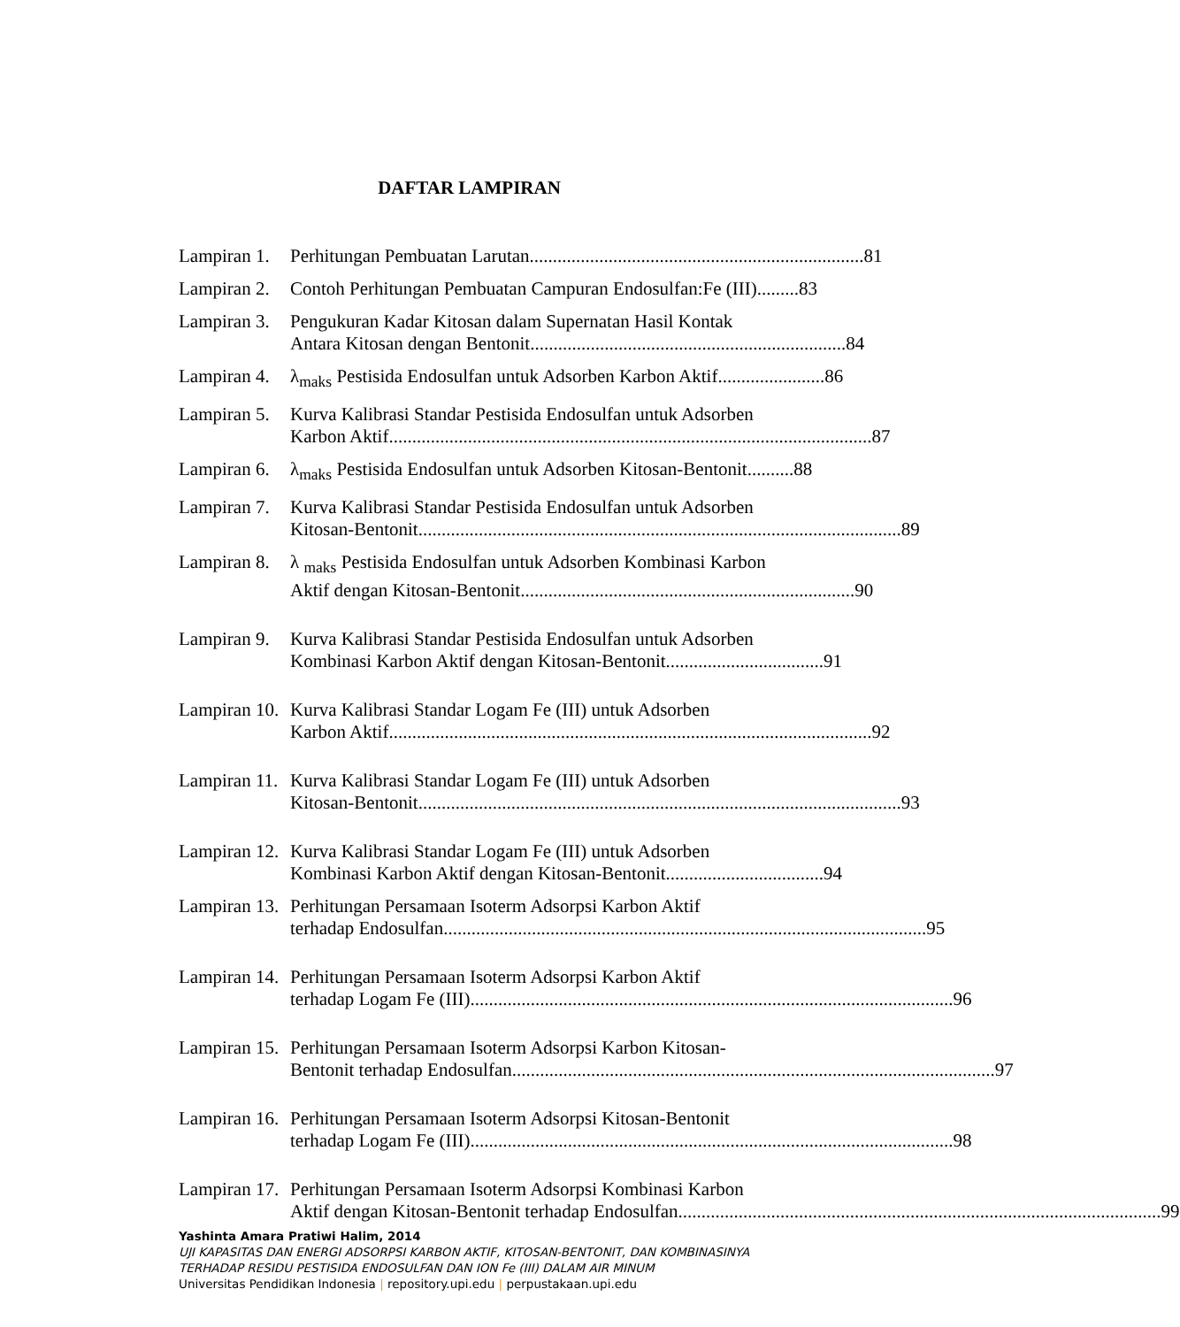DAFTAR LAMPIRAN
Lampiran 1.
Perhitungan Pembuatan Larutan........................................................................ 81
Lampiran 2.
Contoh Perhitungan Pembuatan Campuran Endosulfan:Fe (III)......... 83
Lampiran 3.
Pengukuran Kadar Kitosan dalam Supernatan Hasil Kontak
Antara Kitosan dengan Bentonit .................................................................... 84
Lampiran 4.
λ<sub>maks</sub> Pestisida Endosulfan untuk Adsorben Karbon Aktif ....................... 86
Lampiran 5.
Kurva Kalibrasi Standar Pestisida Endosulfan untuk Adsorben
Karbon Aktif ........................................................................................................ 87
Lampiran 6.
λ<sub>maks</sub> Pestisida Endosulfan untuk Adsorben Kitosan-Bentonit.......... 88
Lampiran 7.
Kurva Kalibrasi Standar Pestisida Endosulfan untuk Adsorben
Kitosan-Bentonit ........................................................................................................ 89
Lampiran 8.
λ <sub>maks</sub> Pestisida Endosulfan untuk Adsorben Kombinasi Karbon
Aktif dengan Kitosan-Bentonit........................................................................ 90
Lampiran 9.
Kurva Kalibrasi Standar Pestisida Endosulfan untuk Adsorben
Kombinasi Karbon Aktif dengan Kitosan-Bentonit.................................. 91
Lampiran 10.
Kurva Kalibrasi Standar Logam Fe (III) untuk Adsorben
Karbon Aktif ........................................................................................................ 92
Lampiran 11.
Kurva Kalibrasi Standar Logam Fe (III) untuk Adsorben
Kitosan-Bentonit........................................................................................................ 93
Lampiran 12.
Kurva Kalibrasi Standar Logam Fe (III) untuk Adsorben
Kombinasi Karbon Aktif dengan Kitosan-Bentonit .................................. 94
Lampiran 13.
Perhitungan Persamaan Isoterm Adsorpsi Karbon Aktif
terhadap Endosulfan........................................................................................................ 95
Lampiran 14.
Perhitungan Persamaan Isoterm Adsorpsi Karbon Aktif
terhadap Logam Fe (III) ........................................................................................................ 96
Lampiran 15.
Perhitungan Persamaan Isoterm Adsorpsi Karbon Kitosan-
Bentonit terhadap Endosulfan ........................................................................................................ 97
Lampiran 16.
Perhitungan Persamaan Isoterm Adsorpsi Kitosan-Bentonit
terhadap Logam Fe (III) ........................................................................................................ 98
Lampiran 17.
Perhitungan Persamaan Isoterm Adsorpsi Kombinasi Karbon
Aktif dengan Kitosan-Bentonit terhadap Endosulfan ........................................................................................................ 99
Yashinta Amara Pratiwi Halim, 2014
UJI KAPASITAS DAN ENERGI ADSORPSI KARBON AKTIF, KITOSAN-BENTONIT, DAN KOMBINASINYA
TERHADAP RESIDU PESTISIDA ENDOSULFAN DAN ION Fe (III) DALAM AIR MINUM
Universitas Pendidikan Indonesia | repository.upi.edu | perpustakaan.upi.edu